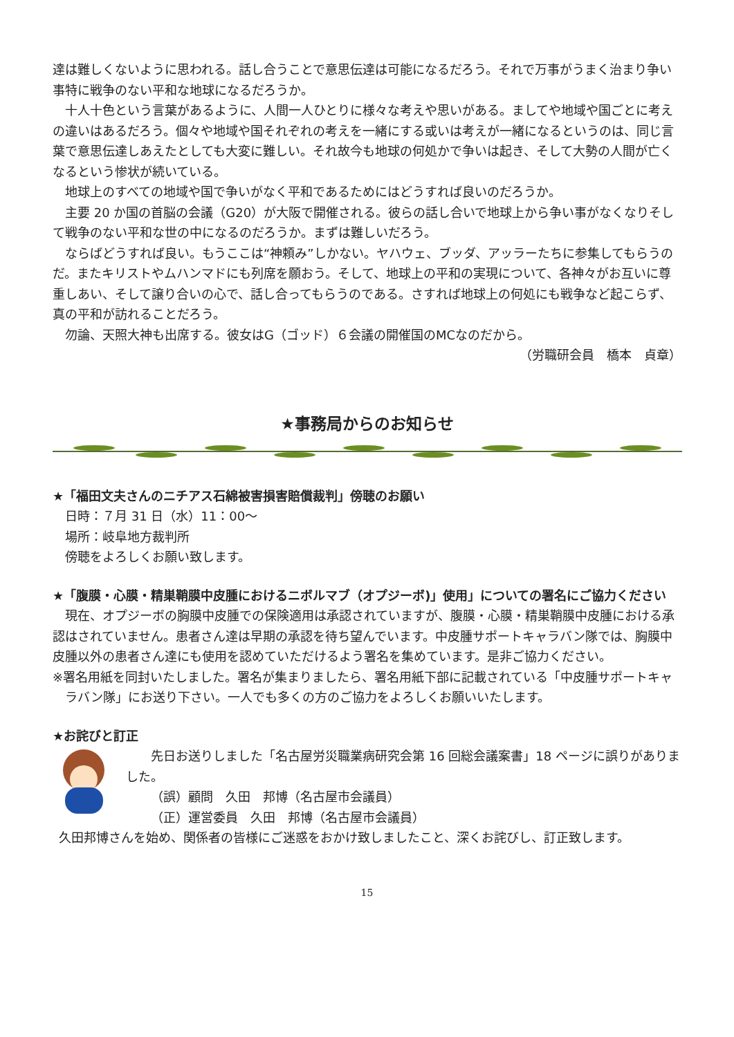達は難しくないように思われる。話し合うことで意思伝達は可能になるだろう。それで万事がうまく治まり争い事特に戦争のない平和な地球になるだろうか。
十人十色という言葉があるように、人間一人ひとりに様々な考えや思いがある。ましてや地域や国ごとに考えの違いはあるだろう。個々や地域や国それぞれの考えを一緒にする或いは考えが一緒になるというのは、同じ言葉で意思伝達しあえたとしても大変に難しい。それ故今も地球の何処かで争いは起き、そして大勢の人間が亡くなるという惨状が続いている。
地球上のすべての地域や国で争いがなく平和であるためにはどうすれば良いのだろうか。
主要 20 か国の首脳の会議（G20）が大阪で開催される。彼らの話し合いで地球上から争い事がなくなりそして戦争のない平和な世の中になるのだろうか。まずは難しいだろう。
ならばどうすれば良い。もうここは“神頼み”しかない。ヤハウェ、ブッダ、アッラーたちに参集してもらうのだ。またキリストやムハンマドにも列席を願おう。そして、地球上の平和の実現について、各神々がお互いに尊重しあい、そして譲り合いの心で、話し合ってもらうのである。さすれば地球上の何処にも戦争など起こらず、真の平和が訪れることだろう。
勿論、天照大神も出席する。彼女はG（ゴッド）６会議の開催国のMCなのだから。
（労職研会員　橋本　貞章）
★事務局からのお知らせ
★「福田文夫さんのニチアス石綿被害損害賠償裁判」傍聴のお願い
日時：７月 31 日（水）11：00～
場所：岐阜地方裁判所
傍聴をよろしくお願い致します。
★「腹膜・心膜・精巣鞘膜中皮腫におけるニボルマブ（オプジーボ)」使用」についての署名にご協力ください
現在、オプジーボの胸膜中皮腫での保険適用は承認されていますが、腹膜・心膜・精巣鞘膜中皮腫における承認はされていません。患者さん達は早期の承認を待ち望んでいます。中皮腫サポートキャラバン隊では、胸膜中皮腫以外の患者さん達にも使用を認めていただけるよう署名を集めています。是非ご協力ください。
※署名用紙を同封いたしました。署名が集まりましたら、署名用紙下部に記載されている「中皮腫サポートキャラバン隊」にお送り下さい。一人でも多くの方のご協力をよろしくお願いいたします。
★お詫びと訂正
先日お送りしました「名古屋労災職業病研究会第 16 回総会議案書」18 ページに誤りがありました。
（誤）顧問　久田　邦博（名古屋市会議員）
（正）運営委員　久田　邦博（名古屋市会議員）
久田邦博さんを始め、関係者の皆様にご迷惑をおかけ致しましたこと、深くお詫びし、訂正致します。
15